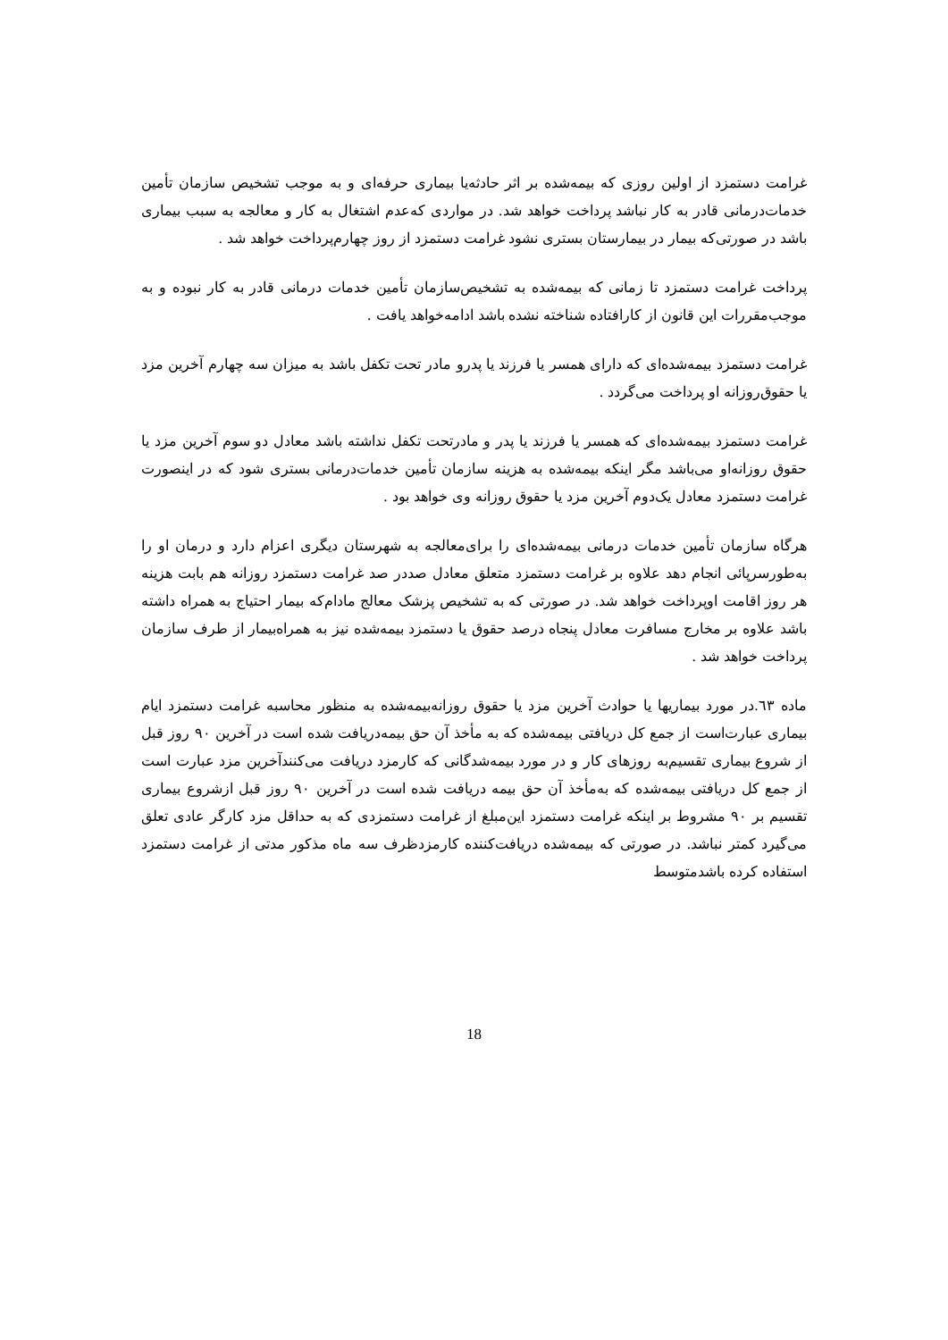غرامت دستمزد از اولین روزی که بیمه‌شده بر اثر حادثه‌یا بیماری حرفه‌ای و به موجب تشخیص سازمان تأمین خدمات‌درمانی قادر به کار نباشد پرداخت خواهد شد. در مواردی که‌عدم اشتغال به کار و معالجه به سبب بیماری باشد در صورتی‌که بیمار در بیمارستان بستری نشود غرامت دستمزد از روز چهارم‌پرداخت خواهد شد .
پرداخت غرامت دستمزد تا زمانی که بیمه‌شده به تشخیص‌سازمان تأمین خدمات درمانی قادر به کار نبوده و به موجب‌مقررات این قانون از کارافتاده شناخته نشده باشد ادامه‌خواهد یافت .
غرامت دستمزد بیمه‌شده‌ای که دارای همسر یا فرزند یا پدرو مادر تحت تکفل باشد به میزان سه چهارم آخرین مزد یا حقوق‌روزانه او پرداخت می‌گردد .
غرامت دستمزد بیمه‌شده‌ای که همسر یا فرزند یا پدر و مادرتحت تکفل نداشته باشد معادل دو سوم آخرین مزد یا حقوق روزانه‌او می‌باشد مگر اینکه بیمه‌شده به هزینه سازمان تأمین خدمات‌درمانی بستری شود که در اینصورت غرامت دستمزد معادل یک‌دوم آخرین مزد یا حقوق روزانه وی خواهد بود .
هرگاه سازمان تأمین خدمات درمانی بیمه‌شده‌ای را برای‌معالجه به شهرستان دیگری اعزام دارد و درمان او را به‌طورسرپائی انجام دهد علاوه بر غرامت دستمزد متعلق معادل صددر صد غرامت دستمزد روزانه هم بابت هزینه هر روز اقامت اوپرداخت خواهد شد. در صورتی که به تشخیص پزشک معالج مادام‌که بیمار احتیاج به همراه داشته باشد علاوه بر مخارج مسافرت معادل پنجاه درصد حقوق یا دستمزد بیمه‌شده نیز به همراه‌بیمار از طرف سازمان پرداخت خواهد شد .
ماده ٦٣.در مورد بیماریها یا حوادث آخرین مزد یا حقوق روزانه‌بیمه‌شده به منظور محاسبه غرامت دستمزد ایام بیماری عبارت‌است از جمع کل دریافتی بیمه‌شده که به مأخذ آن حق بیمه‌دریافت شده است در آخرین ۹۰ روز قبل از شروع بیماری تقسیم‌به روزهای کار و در مورد بیمه‌شدگانی که کارمزد دریافت می‌کنندآخرین مزد عبارت است از جمع کل دریافتی بیمه‌شده که به‌مأخذ آن حق بیمه دریافت شده است در آخرین ۹۰ روز قبل ازشروع بیماری تقسیم بر ۹۰ مشروط بر اینکه غرامت دستمزد این‌مبلغ از غرامت دستمزدی که به حداقل مزد کارگر عادی تعلق می‌گیرد کمتر نباشد. در صورتی که بیمه‌شده دریافت‌کننده کارمزدظرف سه ماه مذکور مدتی از غرامت دستمزد استفاده کرده باشدمتوسط
18